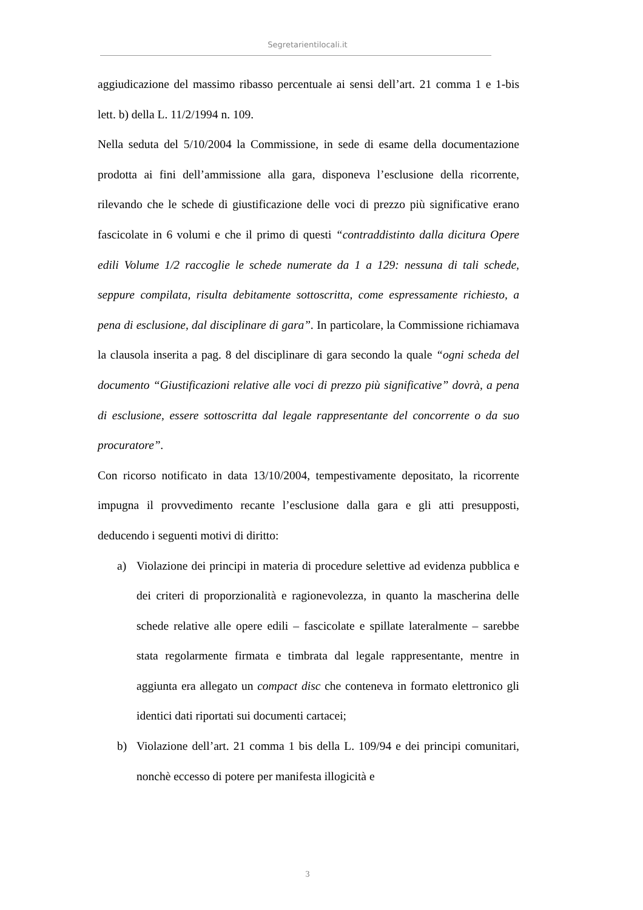Segretarientilocali.it
aggiudicazione del massimo ribasso percentuale ai sensi dell’art. 21 comma 1 e 1-bis lett. b) della L. 11/2/1994 n. 109.
Nella seduta del 5/10/2004 la Commissione, in sede di esame della documentazione prodotta ai fini dell’ammissione alla gara, disponeva l’esclusione della ricorrente, rilevando che le schede di giustificazione delle voci di prezzo più significative erano fascicolate in 6 volumi e che il primo di questi “contraddistinto dalla dicitura Opere edili Volume 1/2 raccoglie le schede numerate da 1 a 129: nessuna di tali schede, seppure compilata, risulta debitamente sottoscritta, come espressamente richiesto, a pena di esclusione, dal disciplinare di gara”. In particolare, la Commissione richiamava la clausola inserita a pag. 8 del disciplinare di gara secondo la quale “ogni scheda del documento “Giustificazioni relative alle voci di prezzo più significative” dovrà, a pena di esclusione, essere sottoscritta dal legale rappresentante del concorrente o da suo procuratore”.
Con ricorso notificato in data 13/10/2004, tempestivamente depositato, la ricorrente impugna il provvedimento recante l’esclusione dalla gara e gli atti presupposti, deducendo i seguenti motivi di diritto:
a) Violazione dei principi in materia di procedure selettive ad evidenza pubblica e dei criteri di proporzionalità e ragionevolezza, in quanto la mascherina delle schede relative alle opere edili – fascicolate e spillate lateralmente – sarebbe stata regolarmente firmata e timbrata dal legale rappresentante, mentre in aggiunta era allegato un compact disc che conteneva in formato elettronico gli identici dati riportati sui documenti cartacei;
b) Violazione dell’art. 21 comma 1 bis della L. 109/94 e dei principi comunitari, nonchè eccesso di potere per manifesta illogicità e
3